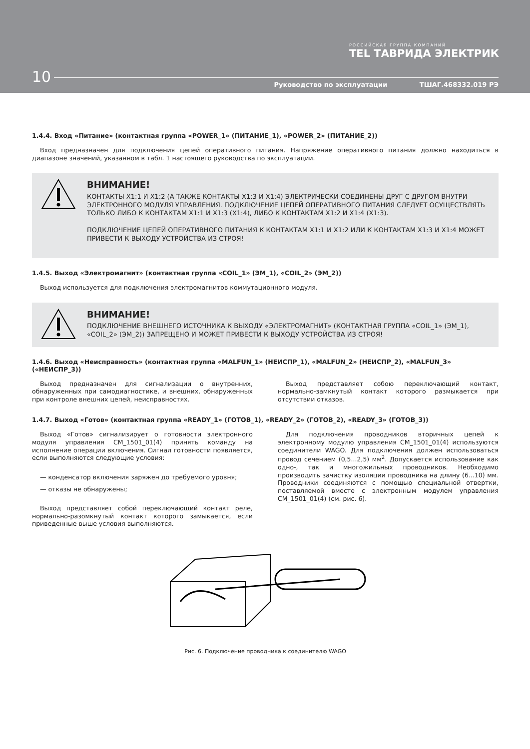РОССИЙСКАЯ ГРУППА КОМПАНИЙ
TEL ТАВРИДА ЭЛЕКТРИК
10
Руководство по эксплуатации ТШАГ.468332.019 РЭ
1.4.4. Вход «Питание» (контактная группа «POWER_1» (ПИТАНИЕ_1), «POWER_2» (ПИТАНИЕ_2))
Вход предназначен для подключения цепей оперативного питания. Напряжение оперативного питания должно находиться в диапазоне значений, указанном в табл. 1 настоящего руководства по эксплуатации.
ВНИМАНИЕ!
КОНТАКТЫ Х1:1 И Х1:2 (А ТАКЖЕ КОНТАКТЫ Х1:3 И Х1:4) ЭЛЕКТРИЧЕСКИ СОЕДИНЕНЫ ДРУГ С ДРУГОМ ВНУТРИ ЭЛЕКТРОННОГО МОДУЛЯ УПРАВЛЕНИЯ. ПОДКЛЮЧЕНИЕ ЦЕПЕЙ ОПЕРАТИВНОГО ПИТАНИЯ СЛЕДУЕТ ОСУЩЕСТВЛЯТЬ ТОЛЬКО ЛИБО К КОНТАКТАМ Х1:1 И Х1:3 (Х1:4), ЛИБО К КОНТАКТАМ Х1:2 И Х1:4 (Х1:3).
ПОДКЛЮЧЕНИЕ ЦЕПЕЙ ОПЕРАТИВНОГО ПИТАНИЯ К КОНТАКТАМ Х1:1 И Х1:2 ИЛИ К КОНТАКТАМ Х1:3 И Х1:4 МОЖЕТ ПРИВЕСТИ К ВЫХОДУ УСТРОЙСТВА ИЗ СТРОЯ!
1.4.5. Выход «Электромагнит» (контактная группа «COIL_1» (ЭМ_1), «COIL_2» (ЭМ_2))
Выход используется для подключения электромагнитов коммутационного модуля.
ВНИМАНИЕ!
ПОДКЛЮЧЕНИЕ ВНЕШНЕГО ИСТОЧНИКА К ВЫХОДУ «ЭЛЕКТРОМАГНИТ» (КОНТАКТНАЯ ГРУППА «COIL_1» (ЭМ_1), «COIL_2» (ЭМ_2)) ЗАПРЕЩЕНО И МОЖЕТ ПРИВЕСТИ К ВЫХОДУ УСТРОЙСТВА ИЗ СТРОЯ!
1.4.6. Выход «Неисправность» (контактная группа «MALFUN_1» (НЕИСПР_1), «MALFUN_2» (НЕИСПР_2), «MALFUN_3» («НЕИСПР_3))
Выход предназначен для сигнализации о внутренних, обнаруженных при самодиагностике, и внешних, обнаруженных при контроле внешних цепей, неисправностях.
Выход представляет собою переключающий контакт, нормально-замкнутый контакт которого размыкается при отсутствии отказов.
1.4.7. Выход «Готов» (контактная группа «READY_1» (ГОТОВ_1), «READY_2» (ГОТОВ_2), «READY_3» (ГОТОВ_3))
Выход «Готов» сигнализирует о готовности электронного модуля управления CM_1501_01(4) принять команду на исполнение операции включения. Сигнал готовности появляется, если выполняются следующие условия:
— конденсатор включения заряжен до требуемого уровня;
— отказы не обнаружены;
Выход представляет собой переключающий контакт реле, нормально-разомкнутый контакт которого замыкается, если приведенные выше условия выполняются.
Для подключения проводников вторичных цепей к электронному модулю управления CM_1501_01(4) используются соединители WAGO. Для подключения должен использоваться провод сечением (0,5...2,5) мм<sup>2</sup>. Допускается использование как одно-, так и многожильных проводников. Необходимо производить зачистку изоляции проводника на длину (6...10) мм. Проводники соединяются с помощью специальной отвертки, поставляемой вместе с электронным модулем управления CM_1501_01(4) (см. рис. 6).
Рис. 6. Подключение проводника к соединителю WAGO